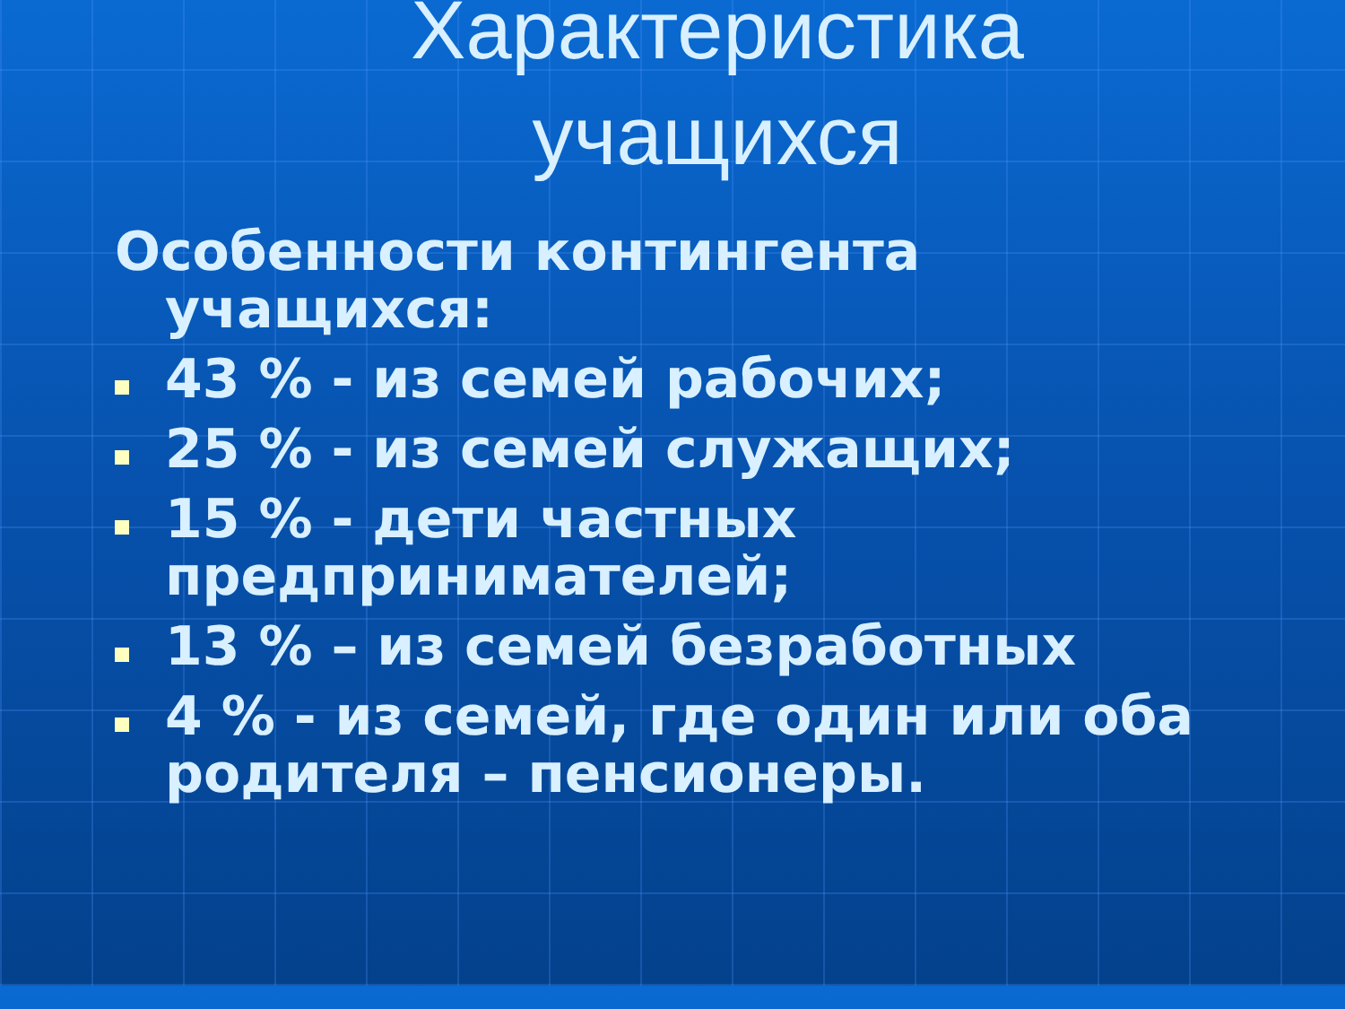Характеристика
учащихся
Особенности контингента учащихся:
43 % - из семей рабочих;
25 % - из семей служащих;
15 % - дети частных предпринимателей;
13 % – из семей безработных
4 % - из семей, где один или оба родителя – пенсионеры.